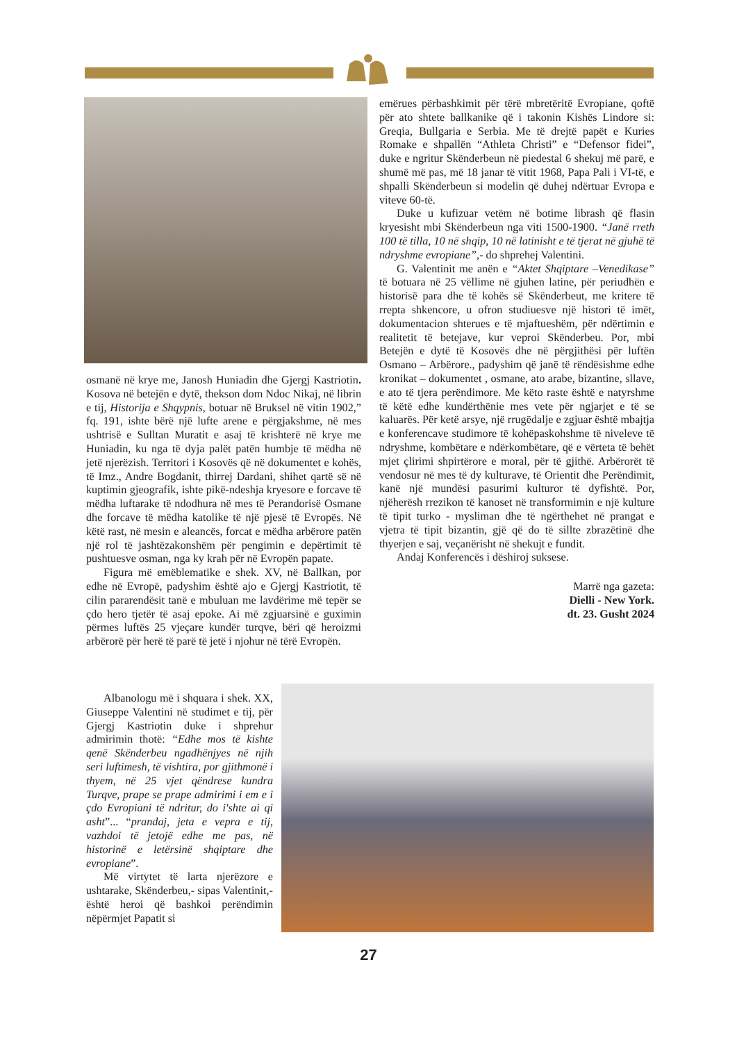osmanë në krye me, Janosh Huniadin dhe Gjergj Kastriotin. Kosova në betejën e dytë, thekson dom Ndoc Nikaj, në librin e tij, Historija e Shqypnis, botuar në Bruksel në vitin 1902,” fq. 191, ishte bërë një lufte arene e përgjakshme, në mes ushtrisë e Sulltan Muratit e asaj të krishterë në krye me Huniadin, ku nga të dyja palët patën humbje të mëdha në jetë njerëzish. Territori i Kosovës që në dokumentet e kohës, të Imz., Andre Bogdanit, thirrej Dardani, shihet qartë së në kuptimin gjeografik, ishte pikë-ndeshja kryesore e forcave të mëdha luftarake të ndodhura në mes të Perandorisë Osmane dhe forcave të mëdha katolike të një pjesë të Evropës. Në këtë rast, në mesin e aleancës, forcat e mëdha arbërore patën një rol të jashtëzakonshëm për pengimin e depërtimit të pushtuesve osman, nga ky krah për në Evropën papate.
Figura më emëblematike e shek. XV, në Ballkan, por edhe në Evropë, padyshim është ajo e Gjergj Kastriotit, të cilin pararendësit tanë e mbuluan me lavdërime më tepër se çdo hero tjetër të asaj epoke. Ai më zgjuarsinë e guximin përmes luftës 25 vjeçare kundër turqve, bëri që heroizmi arbërorë për herë të parë të jetë i njohur në tërë Evropën.
Albanologu më i shquara i shek. XX, Giuseppe Valentini në studimet e tij, për Gjergj Kastriotin duke i shprehur admirimin thotë: “Edhe mos të kishte qenë Skënderbeu ngadhënjyes në njih seri luftimesh, të vishtira, por gjithmonë i thyem, në 25 vjet qëndrese kundra Turqve, prape se prape admirimi i em e i çdo Evropiani të ndritur, do i'shte ai qi asht”... “prandaj, jeta e vepra e tij, vazhdoi të jetojë edhe me pas, në historinë e letërsinë shqiptare dhe evropiane”.
Më virtytet të larta njerëzore e ushtarake, Skënderbeu,- sipas Valentinit,- është heroi që bashkoi perëndimin nëpërmjet Papatit si
emërues përbashkimit për tërë mbretëritë Evropiane, qoftë për ato shtete ballkanike që i takonin Kishës Lindore si: Greqia, Bullgaria e Serbia. Me të drejtë papët e Kuries Romake e shpallën “Athleta Christi” e “Defensor fidei”, duke e ngritur Skënderbeun në piedestal 6 shekuj më parë, e shumë më pas, më 18 janar të vitit 1968, Papa Pali i VI-të, e shpalli Skënderbeun si modelin që duhej ndërtuar Evropa e viteve 60-të.
Duke u kufizuar vetëm në botime librash që flasin kryesisht mbi Skënderbeun nga viti 1500-1900. “Janë rreth 100 të tilla, 10 në shqip, 10 në latinisht e të tjerat në gjuhë të ndryshme evropiane”,- do shprehej Valentini.
G. Valentinit me anën e “Aktet Shqiptare –Venedikase” të botuara në 25 vëllime në gjuhen latine, për periudhën e historisë para dhe të kohës së Skënderbeut, me kritere të rrepta shkencore, u ofron studiuesve një histori të imët, dokumentacion shterues e të mjaftueshëm, për ndërtimin e realitetit të betejave, kur veproi Skënderbeu. Por, mbi Betejën e dytë të Kosovës dhe në përgjithësi për luftën Osmano – Arbërore., padyshim që janë të rëndësishme edhe kronikat – dokumentet , osmane, ato arabe, bizantine, sllave, e ato të tjera perëndimore. Me këto raste është e natyrshme të këtë edhe kundërthënie mes vete për ngjarjet e të se kaluarës. Për ketë arsye, një rrugëdalje e zgjuar është mbajtja e konferencave studimore të kohëpaskohshme të niveleve të ndryshme, kombëtare e ndërkombëtare, që e vërteta të behët mjet çlirimi shpirtërore e moral, për të gjithë. Arbërorët të vendosur në mes të dy kulturave, të Orientit dhe Perëndimit, kanë një mundësi pasurimi kulturor të dyfishtë. Por, njëherësh rrezikon të kanoset në transformimin e një kulture të tipit turko - mysliman dhe të ngërthehet në prangat e vjetra të tipit bizantin, gjë që do të sillte zbrazëtinë dhe thyerjen e saj, veçanërisht në shekujt e fundit.
Andaj Konferencës i dëshiroj suksese.
Marrë nga gazeta:
Dielli - New York.
dt. 23. Gusht 2024
27